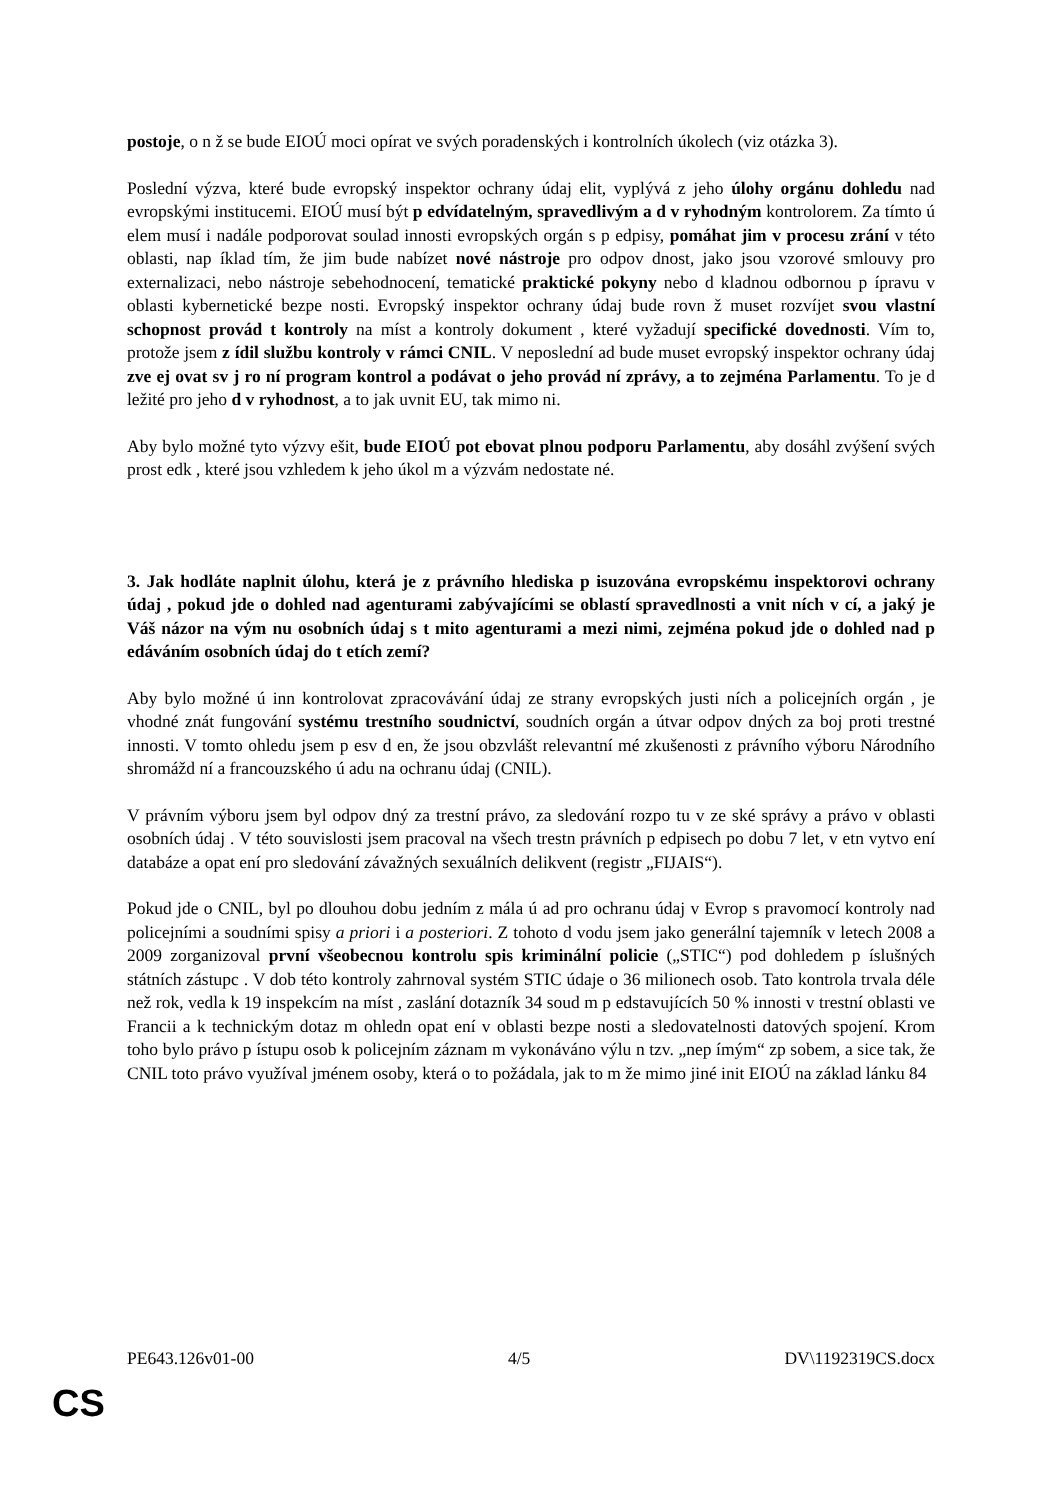postoje, o n ž se bude EIOÚ moci opírat ve svých poradenských i kontrolních úkolech (viz otázka 3).
Poslední výzva, které bude evropský inspektor ochrany údaj elit, vyplývá z jeho úlohy orgánu dohledu nad evropskými institucemi. EIOÚ musí být p edvídatelným, spravedlivým a d v ryhodným kontrolorem. Za tímto ú elem musí i nadále podporovat soulad innosti evropských orgán s p edpisy, pomáhat jim v procesu zrání v této oblasti, nap íklad tím, že jim bude nabízet nové nástroje pro odpov dnost, jako jsou vzorové smlouvy pro externalizaci, nebo nástroje sebehodnocení, tematické praktické pokyny nebo d kladnou odbornou p ípravu v oblasti kybernetické bezpe nosti. Evropský inspektor ochrany údaj bude rovn ž muset rozvíjet svou vlastní schopnost provád t kontroly na míst a kontroly dokument , které vyžadují specifické dovednosti. Vím to, protože jsem z ídil službu kontroly v rámci CNIL. V neposlední ad bude muset evropský inspektor ochrany údaj zve ej ovat sv j ro ní program kontrol a podávat o jeho provád ní zprávy, a to zejména Parlamentu. To je d ležité pro jeho d v ryhodnost, a to jak uvnit EU, tak mimo ni.
Aby bylo možné tyto výzvy ešit, bude EIOÚ pot ebovat plnou podporu Parlamentu, aby dosáhl zvýšení svých prost edk , které jsou vzhledem k jeho úkol m a výzvám nedostate né.
3. Jak hodláte naplnit úlohu, která je z právního hlediska p isuzována evropskému inspektorovi ochrany údaj , pokud jde o dohled nad agenturami zabývajícími se oblastí spravedlnosti a vnit ních v cí, a jaký je Váš názor na vým nu osobních údaj s t mito agenturami a mezi nimi, zejména pokud jde o dohled nad p edáváním osobních údaj do t etích zemí?
Aby bylo možné ú inn kontrolovat zpracovávání údaj ze strany evropských justi ních a policejních orgán , je vhodné znát fungování systému trestního soudnictví, soudních orgán a útvar odpov dných za boj proti trestné innosti. V tomto ohledu jsem p esv d en, že jsou obzvlášt relevantní mé zkušenosti z právního výboru Národního shromážd ní a francouzského ú adu na ochranu údaj (CNIL).
V právním výboru jsem byl odpov dný za trestní právo, za sledování rozpo tu v ze ské správy a právo v oblasti osobních údaj . V této souvislosti jsem pracoval na všech trestn právních p edpisech po dobu 7 let, v etn vytvo ení databáze a opat ení pro sledování závažných sexuálních delikvent (registr „FIJAIS“).
Pokud jde o CNIL, byl po dlouhou dobu jedním z mála ú ad pro ochranu údaj v Evrop s pravomocí kontroly nad policejními a soudními spisy a priori i a posteriori. Z tohoto d vodu jsem jako generální tajemník v letech 2008 a 2009 zorganizoval první všeobecnou kontrolu spis kriminální policie („STIC“) pod dohledem p íslušných státních zástupc . V dob této kontroly zahrnoval systém STIC údaje o 36 milionech osob. Tato kontrola trvala déle než rok, vedla k 19 inspekcím na míst , zaslání dotazník 34 soud m p edstavujících 50 % innosti v trestní oblasti ve Francii a k technickým dotaz m ohledn opat ení v oblasti bezpe nosti a sledovatelnosti datových spojení. Krom toho bylo právo p ístupu osob k policejním záznam m vykonáváno výlu n tzv. „nep ímým“ zp sobem, a sice tak, že CNIL toto právo využíval jménem osoby, která o to požádala, jak to m že mimo jiné init EIOÚ na základ lánku 84
PE643.126v01-00 4/5 DV\1192319CS.docx
CS